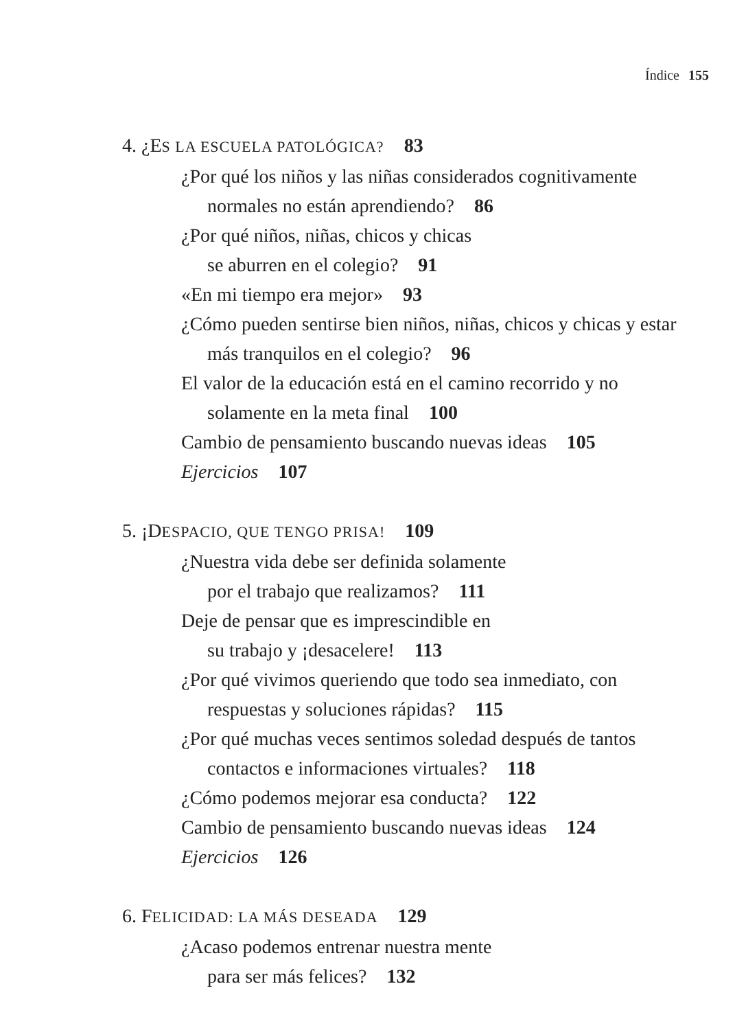Índice 155
4. ¿ES LA ESCUELA PATOLÓGICA? 83
¿Por qué los niños y las niñas considerados cognitivamente normales no están aprendiendo? 86
¿Por qué niños, niñas, chicos y chicas
se aburren en el colegio? 91
«En mi tiempo era mejor» 93
¿Cómo pueden sentirse bien niños, niñas, chicos y chicas y estar más tranquilos en el colegio? 96
El valor de la educación está en el camino recorrido y no solamente en la meta final 100
Cambio de pensamiento buscando nuevas ideas 105
Ejercicios 107
5. ¡DESPACIO, QUE TENGO PRISA! 109
¿Nuestra vida debe ser definida solamente
por el trabajo que realizamos? 111
Deje de pensar que es imprescindible en
su trabajo y ¡desacelere! 113
¿Por qué vivimos queriendo que todo sea inmediato, con respuestas y soluciones rápidas? 115
¿Por qué muchas veces sentimos soledad después de tantos contactos e informaciones virtuales? 118
¿Cómo podemos mejorar esa conducta? 122
Cambio de pensamiento buscando nuevas ideas 124
Ejercicios 126
6. FELICIDAD: LA MÁS DESEADA 129
¿Acaso podemos entrenar nuestra mente
para ser más felices? 132